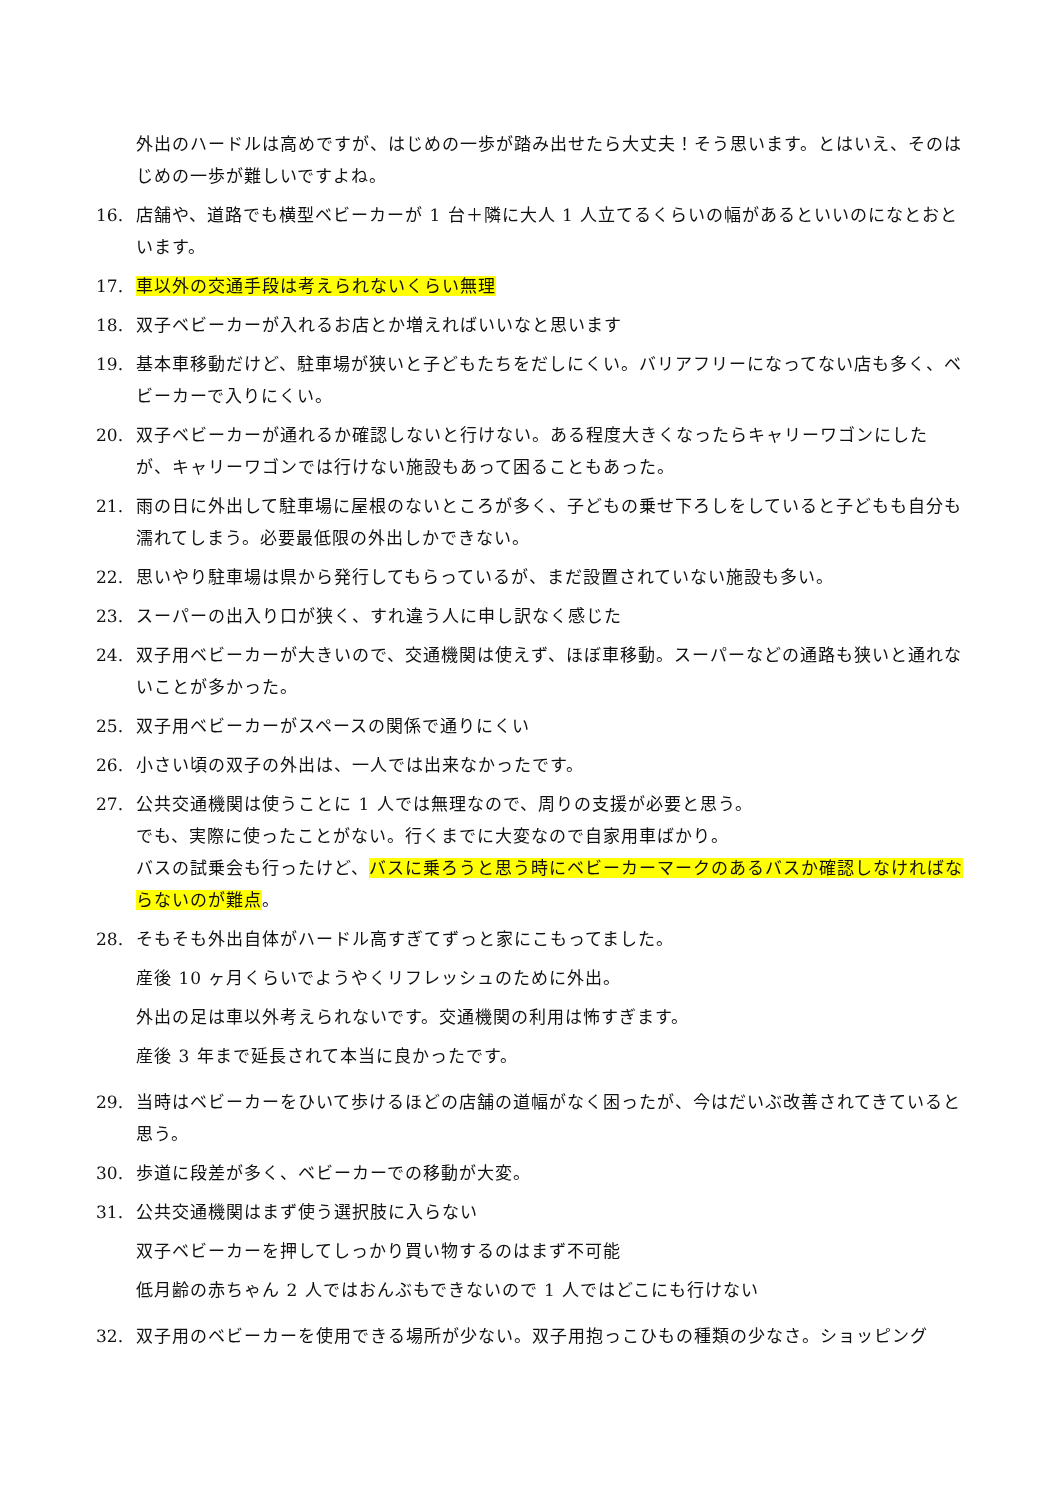外出のハードルは高めですが、はじめの一歩が踏み出せたら大丈夫！そう思います。とはいえ、そのはじめの一歩が難しいですよね。
16. 店舗や、道路でも横型ベビーカーが 1 台＋隣に大人 1 人立てるくらいの幅があるといいのになとおといます。
17. 車以外の交通手段は考えられないくらい無理
18. 双子ベビーカーが入れるお店とか増えればいいなと思います
19. 基本車移動だけど、駐車場が狭いと子どもたちをだしにくい。バリアフリーになってない店も多く、ベビーカーで入りにくい。
20. 双子ベビーカーが通れるか確認しないと行けない。ある程度大きくなったらキャリーワゴンにしたが、キャリーワゴンでは行けない施設もあって困ることもあった。
21. 雨の日に外出して駐車場に屋根のないところが多く、子どもの乗せ下ろしをしていると子どもも自分も濡れてしまう。必要最低限の外出しかできない。
22. 思いやり駐車場は県から発行してもらっているが、まだ設置されていない施設も多い。
23. スーパーの出入り口が狭く、すれ違う人に申し訳なく感じた
24. 双子用ベビーカーが大きいので、交通機関は使えず、ほぼ車移動。スーパーなどの通路も狭いと通れないことが多かった。
25. 双子用ベビーカーがスペースの関係で通りにくい
26. 小さい頃の双子の外出は、一人では出来なかったです。
27. 公共交通機関は使うことに 1 人では無理なので、周りの支援が必要と思う。
でも、実際に使ったことがない。行くまでに大変なので自家用車ばかり。
バスの試乗会も行ったけど、バスに乗ろうと思う時にベビーカーマークのあるバスか確認しなければならないのが難点。
28. そもそも外出自体がハードル高すぎてずっと家にこもってました。
産後 10 ヶ月くらいでようやくリフレッシュのために外出。
外出の足は車以外考えられないです。交通機関の利用は怖すぎます。
産後 3 年まで延長されて本当に良かったです。
29. 当時はベビーカーをひいて歩けるほどの店舗の道幅がなく困ったが、今はだいぶ改善されてきていると思う。
30. 歩道に段差が多く、ベビーカーでの移動が大変。
31. 公共交通機関はまず使う選択肢に入らない
双子ベビーカーを押してしっかり買い物するのはまず不可能
低月齢の赤ちゃん 2 人ではおんぶもできないので 1 人ではどこにも行けない
32. 双子用のベビーカーを使用できる場所が少ない。双子用抱っこひもの種類の少なさ。ショッピング